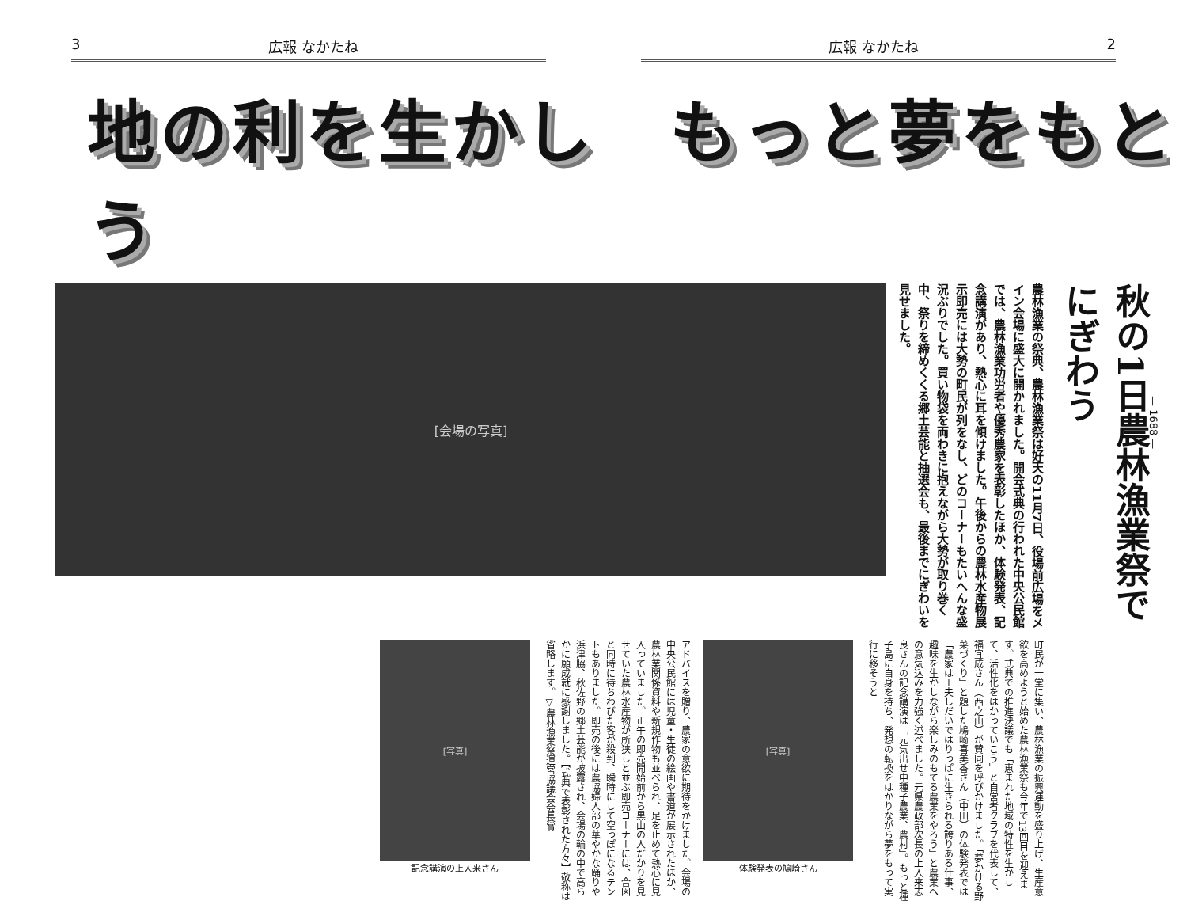3 広報 なかたね 広報 なかたね 2
地の利を生かし　もっと夢をもとう
秋の1日農林漁業祭でにぎわう
農林漁業の祭典、農林漁業祭は好天の11月7日、役場前広場をメイン会場に盛大に開かれました。開会式典の行われた中央公民館では、農林漁業功労者や優秀農家を表彰したほか、体験発表、記念講演があり、熱心に耳を傾けました。午後からの農林水産物展示即売には大勢の町民が列をなし、どのコーナーもたいへんな盛況ぶりでした。買い物袋を両わきに抱えながら大勢が取り巻く中、祭りを締めくくる郷土芸能と抽選会も、最後までにぎわいを見せました。
[会場の写真]
町民が一堂に集い、農林漁業の振興運動を盛り上げ、生産意欲を高めようと始めた農林漁業祭も今年で13回目を迎えます。式典での推進決議でも「恵まれた地域の特性を生かして、活性化をはかっていこう」と自営者クラブを代表して、福宜成さん（西之山）が賛同を呼びかけました。「夢かける野菜づくり」と題した鳩崎喜美香さん（中田）の体験発表では「農家は工夫しだいではりっぱに生きられる誇りある仕事、趣味を生かしながら楽しみのもてる農業をやろう」と農業への意気込みを力強く述べました。元県農政部次長の上入来志良さんの記念講演は「元気出せ中種子農業、農村」。もっと種子島に自身を持ち、発想の転換をはかりながら夢をもって実行に移そうと
[写真]
体験発表の鳩崎さん
アドバイスを贈り、農家の意欲に期待をかけました。会場の中央公民館には児童・生徒の絵画や書道が展示されたほか、農林業関係資料や新規作物も並べられ、足を止めて熱心に見入っていました。正午の即売開始前から黒山の人だかりを見せていた農林水産物が所狭しと並ぶ即売コーナーには、合図と同時に待ちわびた客が殺到、瞬時にして空っぽになるテントもありました。即売の後には農協婦人部の華やかな踊りや浜津脇、秋佐野の郷土芸能が披露され、会場の輪の中で高らかに願成就に感謝しました。【式典で表彰された方々】敬称は省略します。▽農林漁業祭運営協議会会長賞
[写真]
記念講演の上入来さん
— 1688 —